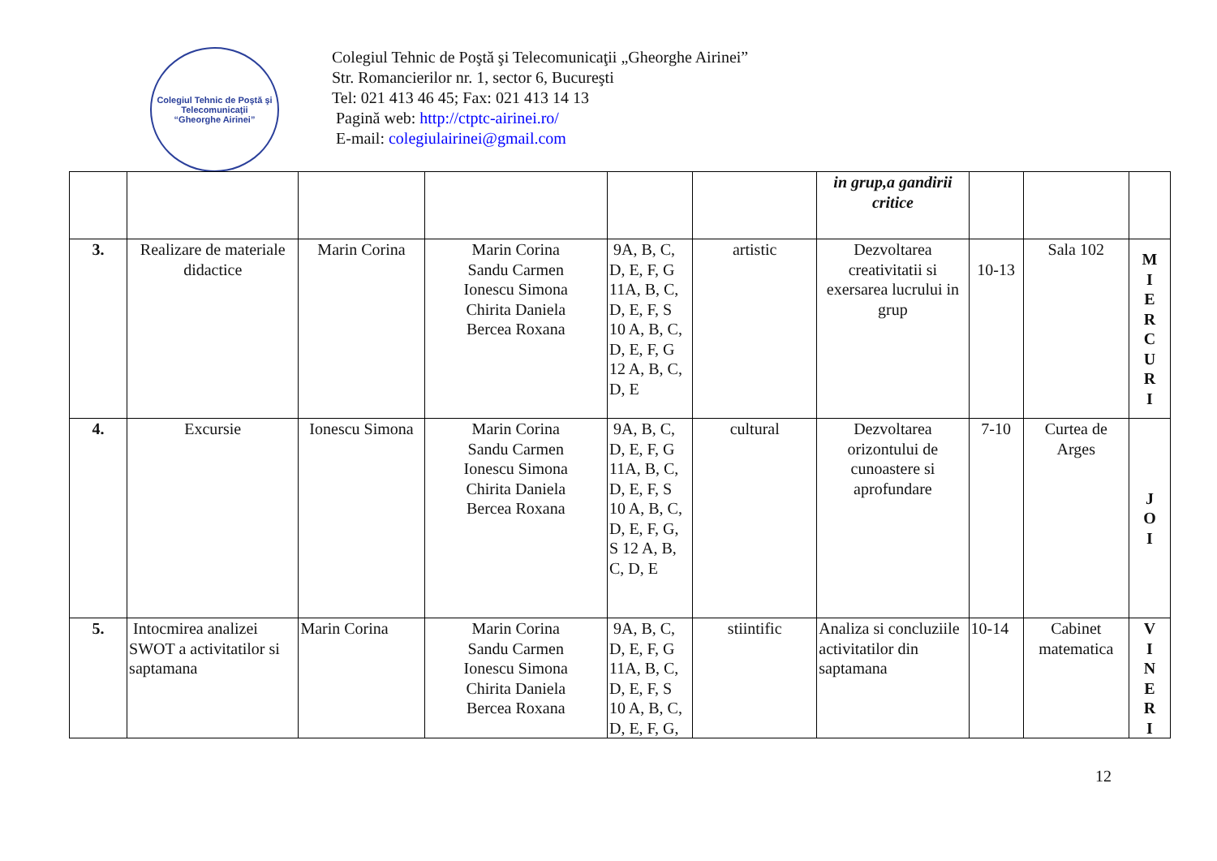Colegiul Tehnic de Poştă şi Telecomunicaţii
“Gheorghe Airinei”
Colegiul Tehnic de Poştă şi Telecomunicaţii „Gheorghe Airinei”
Str. Romancierilor nr. 1, sector 6, Bucureşti
Tel: 021 413 46 45; Fax: 021 413 14 13
Pagină web: http://ctptc-airinei.ro/
E-mail: colegiulairinei@gmail.com
| | | | | | | in grup,a gandirii critice | | | |
| 3. | Realizare de materiale didactice | Marin Corina | Marin Corina Sandu Carmen Ionescu Simona Chirita Daniela Bercea Roxana | 9A, B, C, D, E, F, G 11A, B, C, D, E, F, S 10 A, B, C, D, E, F, G 12 A, B, C, D, E | artistic | Dezvoltarea creativitatii si exersarea lucrului in grup | 10-13 | Sala 102 | M I E R C U R I |
| 4. | Excursie | Ionescu Simona | Marin Corina Sandu Carmen Ionescu Simona Chirita Daniela Bercea Roxana | 9A, B, C, D, E, F, G 11A, B, C, D, E, F, S 10 A, B, C, D, E, F, G, S 12 A, B, C, D, E | cultural | Dezvoltarea orizontului de cunoastere si aprofundare | 7-10 | Curtea de Arges | J O I |
| 5. | Intocmirea analizei SWOT a activitatilor si saptamana | Marin Corina | Marin Corina Sandu Carmen Ionescu Simona Chirita Daniela Bercea Roxana | 9A, B, C, D, E, F, G 11A, B, C, D, E, F, S 10 A, B, C, D, E, F, G, | stiintific | Analiza si concluziile activitatilor din saptamana | 10-14 | Cabinet matematica | V I N E R I |
12